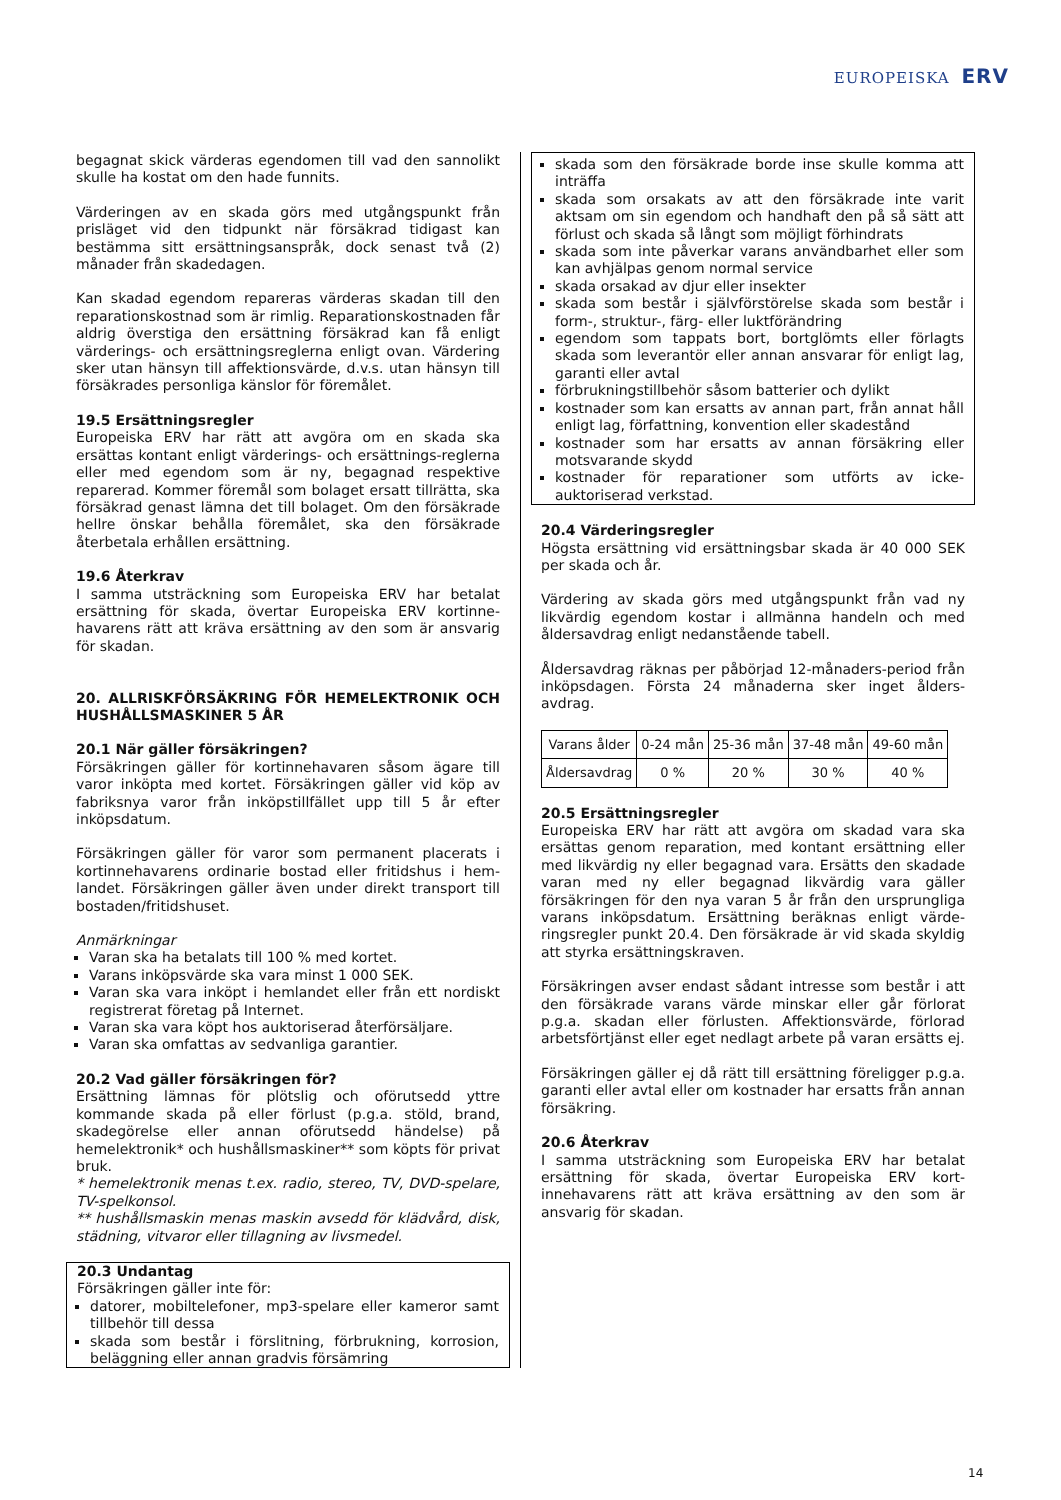EUROPEISKA ERV
begagnat skick värderas egendomen till vad den sannolikt skulle ha kostat om den hade funnits.
Värderingen av en skada görs med utgångspunkt från prisläget vid den tidpunkt när försäkrad tidigast kan bestämma sitt ersättningsanspråk, dock senast två (2) månader från skadedagen.
Kan skadad egendom repareras värderas skadan till den reparationskostnad som är rimlig. Reparationskostnaden får aldrig överstiga den ersättning försäkrad kan få enligt värderings- och ersättningsreglerna enligt ovan. Värdering sker utan hänsyn till affektionsvärde, d.v.s. utan hänsyn till försäkrades personliga känslor för föremålet.
19.5 Ersättningsregler
Europeiska ERV har rätt att avgöra om en skada ska ersättas kontant enligt värderings- och ersättnings-reglerna eller med egendom som är ny, begagnad respektive reparerad. Kommer föremål som bolaget ersatt tillrätta, ska försäkrad genast lämna det till bolaget. Om den försäkrade hellre önskar behålla föremålet, ska den försäkrade återbetala erhållen ersättning.
19.6 Återkrav
I samma utsträckning som Europeiska ERV har betalat ersättning för skada, övertar Europeiska ERV kortinne-havarens rätt att kräva ersättning av den som är ansvarig för skadan.
20. ALLRISKFÖRSÄKRING FÖR HEMELEKTRONIK OCH HUSHÅLLSMASKINER 5 ÅR
20.1 När gäller försäkringen?
Försäkringen gäller för kortinnehavaren såsom ägare till varor inköpta med kortet. Försäkringen gäller vid köp av fabriksnya varor från inköpstillfället upp till 5 år efter inköpsdatum.
Försäkringen gäller för varor som permanent placerats i kortinnehavarens ordinarie bostad eller fritidshus i hem-landet. Försäkringen gäller även under direkt transport till bostaden/fritidshuset.
Anmärkningar
Varan ska ha betalats till 100 % med kortet.
Varans inköpsvärde ska vara minst 1 000 SEK.
Varan ska vara inköpt i hemlandet eller från ett nordiskt registrerat företag på Internet.
Varan ska vara köpt hos auktoriserad återförsäljare.
Varan ska omfattas av sedvanliga garantier.
20.2 Vad gäller försäkringen för?
Ersättning lämnas för plötslig och oförutsedd yttre kommande skada på eller förlust (p.g.a. stöld, brand, skadegörelse eller annan oförutsedd händelse) på hemelektronik* och hushållsmaskiner** som köpts för privat bruk.
* hemelektronik menas t.ex. radio, stereo, TV, DVD-spelare, TV-spelkonsol.
** hushållsmaskin menas maskin avsedd för klädvård, disk, städning, vitvaror eller tillagning av livsmedel.
20.3 Undantag
Försäkringen gäller inte för:
datorer, mobiltelefoner, mp3-spelare eller kameror samt tillbehör till dessa
skada som består i förslitning, förbrukning, korrosion, beläggning eller annan gradvis försämring
skada som den försäkrade borde inse skulle komma att inträffa
skada som orsakats av att den försäkrade inte varit aktsam om sin egendom och handhaft den på så sätt att förlust och skada så långt som möjligt förhindrats
skada som inte påverkar varans användbarhet eller som kan avhjälpas genom normal service
skada orsakad av djur eller insekter
skada som består i självförstörelse skada som består i form-, struktur-, färg- eller luktförändring
egendom som tappats bort, bortglömts eller förlagts skada som leverantör eller annan ansvarar för enligt lag, garanti eller avtal
förbrukningstillbehör såsom batterier och dylikt
kostnader som kan ersatts av annan part, från annat håll enligt lag, författning, konvention eller skadestånd
kostnader som har ersatts av annan försäkring eller motsvarande skydd
kostnader för reparationer som utförts av icke-auktoriserad verkstad.
20.4 Värderingsregler
Högsta ersättning vid ersättningsbar skada är 40 000 SEK per skada och år.
Värdering av skada görs med utgångspunkt från vad ny likvärdig egendom kostar i allmänna handeln och med åldersavdrag enligt nedanstående tabell.
Åldersavdrag räknas per påbörjad 12-månaders-period från inköpsdagen. Första 24 månaderna sker inget ålders-avdrag.
| Varans ålder | 0-24 mån | 25-36 mån | 37-48 mån | 49-60 mån |
| Åldersavdrag | 0 % | 20 % | 30 % | 40 % |
20.5 Ersättningsregler
Europeiska ERV har rätt att avgöra om skadad vara ska ersättas genom reparation, med kontant ersättning eller med likvärdig ny eller begagnad vara. Ersätts den skadade varan med ny eller begagnad likvärdig vara gäller försäkringen för den nya varan 5 år från den ursprungliga varans inköpsdatum. Ersättning beräknas enligt värde-ringsregler punkt 20.4. Den försäkrade är vid skada skyldig att styrka ersättningskraven.
Försäkringen avser endast sådant intresse som består i att den försäkrade varans värde minskar eller går förlorat p.g.a. skadan eller förlusten. Affektionsvärde, förlorad arbetsförtjänst eller eget nedlagt arbete på varan ersätts ej.
Försäkringen gäller ej då rätt till ersättning föreligger p.g.a. garanti eller avtal eller om kostnader har ersatts från annan försäkring.
20.6 Återkrav
I samma utsträckning som Europeiska ERV har betalat ersättning för skada, övertar Europeiska ERV kort-innehavarens rätt att kräva ersättning av den som är ansvarig för skadan.
14